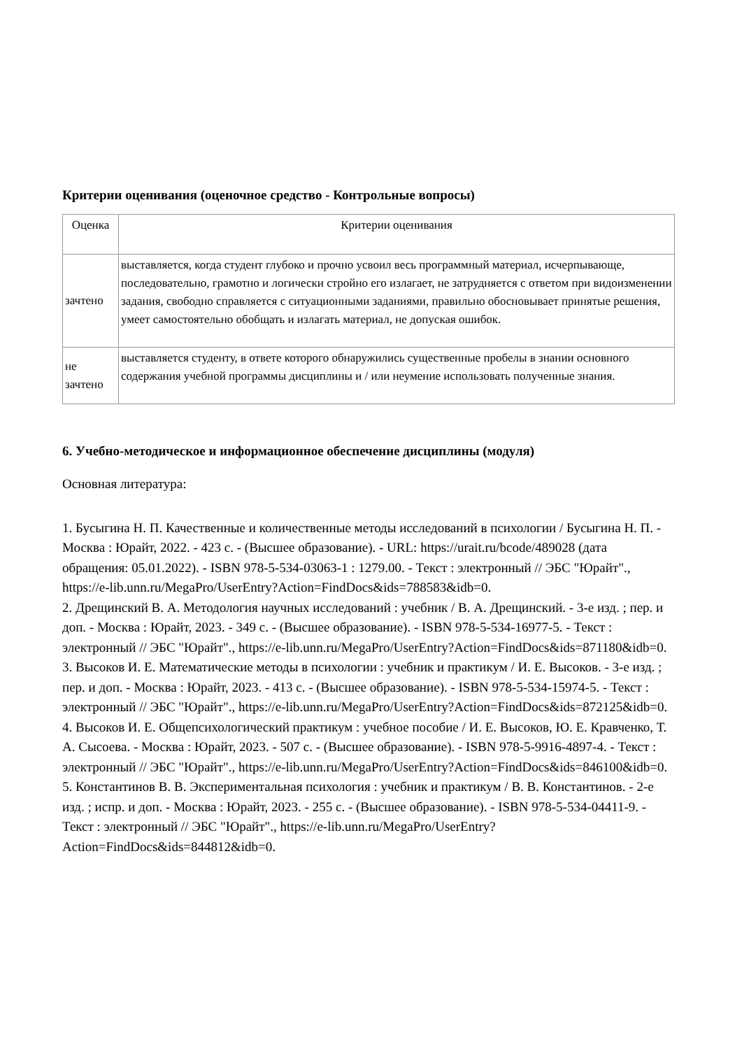Критерии оценивания (оценочное средство - Контрольные вопросы)
| Оценка | Критерии оценивания |
| --- | --- |
| зачтено | выставляется, когда студент глубоко и прочно усвоил весь программный материал, исчерпывающе, последовательно, грамотно и логически стройно его излагает, не затрудняется с ответом при видоизменении задания, свободно справляется с ситуационными заданиями, правильно обосновывает принятые решения, умеет самостоятельно обобщать и излагать материал, не допуская ошибок. |
| не зачтено | выставляется студенту, в ответе которого обнаружились существенные пробелы в знании основного содержания учебной программы дисциплины и / или неумение использовать полученные знания. |
6. Учебно-методическое и информационное обеспечение дисциплины (модуля)
Основная литература:
1. Бусыгина Н. П. Качественные и количественные методы исследований в психологии / Бусыгина Н. П. - Москва : Юрайт, 2022. - 423 с. - (Высшее образование). - URL: https://urait.ru/bcode/489028 (дата обращения: 05.01.2022). - ISBN 978-5-534-03063-1 : 1279.00. - Текст : электронный // ЭБС "Юрайт"., https://e-lib.unn.ru/MegaPro/UserEntry?Action=FindDocs&ids=788583&idb=0.
2. Дрещинский В. А. Методология научных исследований : учебник / В. А. Дрещинский. - 3-е изд. ; пер. и доп. - Москва : Юрайт, 2023. - 349 с. - (Высшее образование). - ISBN 978-5-534-16977-5. - Текст : электронный // ЭБС "Юрайт"., https://e-lib.unn.ru/MegaPro/UserEntry?Action=FindDocs&ids=871180&idb=0.
3. Высоков И. Е. Математические методы в психологии : учебник и практикум / И. Е. Высоков. - 3-е изд. ; пер. и доп. - Москва : Юрайт, 2023. - 413 с. - (Высшее образование). - ISBN 978-5-534-15974-5. - Текст : электронный // ЭБС "Юрайт"., https://e-lib.unn.ru/MegaPro/UserEntry?Action=FindDocs&ids=872125&idb=0.
4. Высоков И. Е. Общепсихологический практикум : учебное пособие / И. Е. Высоков, Ю. Е. Кравченко, Т. А. Сысоева. - Москва : Юрайт, 2023. - 507 с. - (Высшее образование). - ISBN 978-5-9916-4897-4. - Текст : электронный // ЭБС "Юрайт"., https://e-lib.unn.ru/MegaPro/UserEntry?Action=FindDocs&ids=846100&idb=0.
5. Константинов В. В. Экспериментальная психология : учебник и практикум / В. В. Константинов. - 2-е изд. ; испр. и доп. - Москва : Юрайт, 2023. - 255 с. - (Высшее образование). - ISBN 978-5-534-04411-9. - Текст : электронный // ЭБС "Юрайт"., https://e-lib.unn.ru/MegaPro/UserEntry?Action=FindDocs&ids=844812&idb=0.